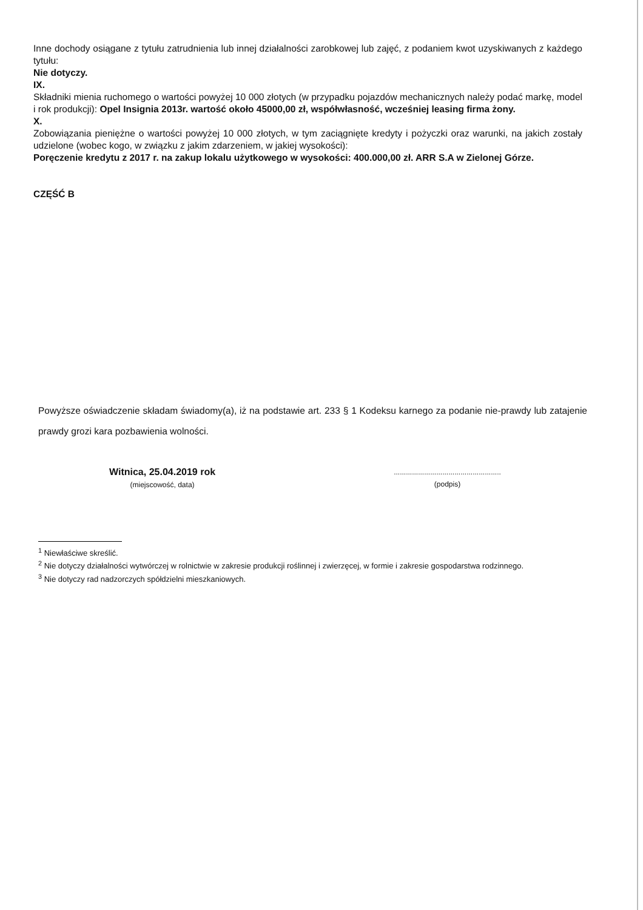Inne dochody osiągane z tytułu zatrudnienia lub innej działalności zarobkowej lub zajęć, z podaniem kwot uzyskiwanych z każdego tytułu:
Nie dotyczy.
IX.
Składniki mienia ruchomego o wartości powyżej 10 000 złotych (w przypadku pojazdów mechanicznych należy podać markę, model i rok produkcji): Opel Insignia 2013r. wartość około 45000,00 zł, współwłasność, wcześniej leasing firma żony.
X.
Zobowiązania pieniężne o wartości powyżej 10 000 złotych, w tym zaciągnięte kredyty i pożyczki oraz warunki, na jakich zostały udzielone (wobec kogo, w związku z jakim zdarzeniem, w jakiej wysokości):
Poręczenie kredytu z 2017 r. na zakup lokalu użytkowego w wysokości: 400.000,00 zł. ARR S.A w Zielonej Górze.
CZĘŚĆ B
Powyższe oświadczenie składam świadomy(a), iż na podstawie art. 233 § 1 Kodeksu karnego za podanie nie-prawdy lub zatajenie prawdy grozi kara pozbawienia wolności.
Witnica, 25.04.2019 rok
(miejscowość, data)
.....................................................
(podpis)
<sup>1</sup> Niewłaściwe skreślić.
<sup>2</sup> Nie dotyczy działalności wytwórczej w rolnictwie w zakresie produkcji roślinnej i zwierzęcej, w formie i zakresie gospodarstwa rodzinnego.
<sup>3</sup> Nie dotyczy rad nadzorczych spółdzielni mieszkaniowych.